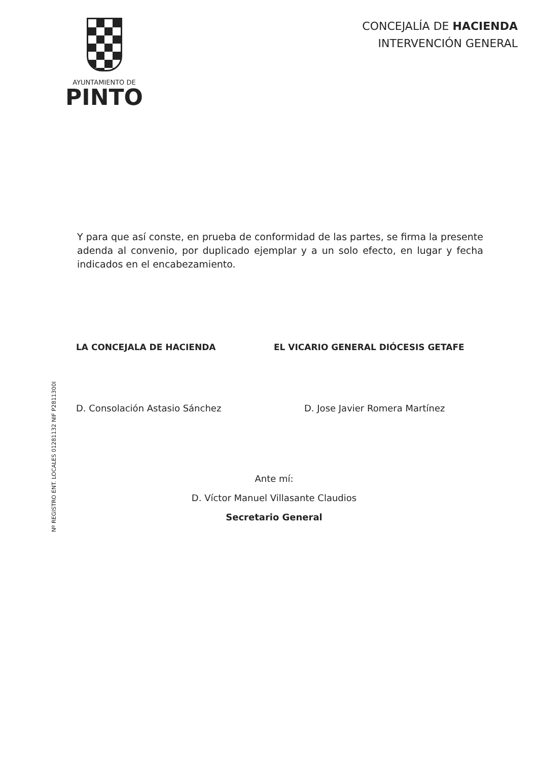AYUNTAMIENTO DE
PINTO
CONCEJALÍA DE HACIENDA
INTERVENCIÓN GENERAL
Y para que así conste, en prueba de conformidad de las partes, se firma la presente adenda al convenio, por duplicado ejemplar y a un solo efecto, en lugar y fecha indicados en el encabezamiento.
LA CONCEJALA DE HACIENDA
D. Consolación Astasio Sánchez
EL VICARIO GENERAL DIÓCESIS GETAFE
D. Jose Javier Romera Martínez
Ante mí:
D. Víctor Manuel Villasante Claudios
Secretario General
Nº REGISTRO ENT. LOCALES 01281132 NIF P2811300I